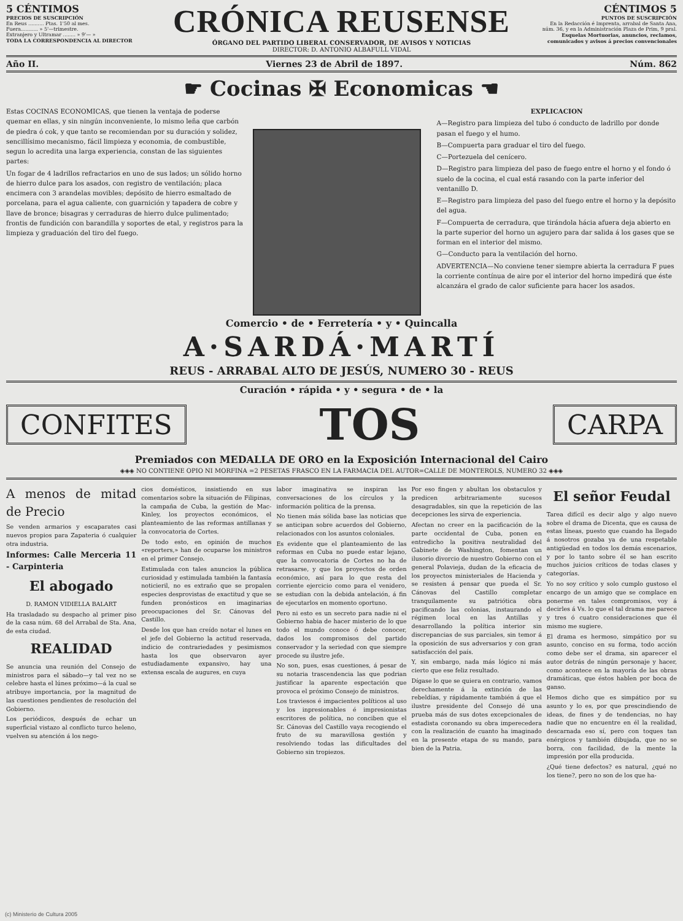5 CÉNTIMOS
PRECIOS DE SUSCRIPCIÓN
En Reus .......... Ptas. 1'50 al mes.
Fuera........... » 5'—trimestre.
Extranjero y Ultramar ........ » 9'— »
TODA LA CORRESPONDENCIA AL DIRECTOR
CRÓNICA REUSENSE
ÓRGANO DEL PARTIDO LIBERAL CONSERVADOR, DE AVISOS Y NOTICIAS
DIRECTOR: D. ANTONIO ALBAFULL VIDAL
CÉNTIMOS 5
PUNTOS DE SUSCRIPCIÓN
En la Redacción é Imprenta, arrabal de Santa Ana, núm. 36, y en la Administración Plaza de Prim, 9 pral.
Esquelas Mortuorias, anuncios, reclamos, comunicados y avisos á precios convencionales
Año II. Viernes 23 de Abril de 1897. Núm. 862
☛ Cocinas ✠ Economicas ☚
Estas COCINAS ECONOMICAS, que tienen la ventaja de poderse quemar en ellas, y sin ningún inconveniente, lo mismo leña que carbón de piedra ó cok, y que tanto se recomiendan por su duración y solidez, sencillísimo mecanismo, fácil limpieza y economia, de combustible, segun lo acredita una larga experiencia, constan de las siguientes partes:
Un fogar de 4 ladrillos refractarios en uno de sus lados; un sólido horno de hierro dulce para los asados, con registro de ventilación; placa encimera con 3 arandelas movibles; depósito de hierro esmaltado de porcelana, para el agua caliente, con guarnición y tapadera de cobre y llave de bronce; bisagras y cerraduras de hierro dulce pulimentado; frontis de fundición con barandilla y soportes de etal, y registros para la limpieza y graduación del tiro del fuego.
EXPLICACION
A—Registro para limpieza del tubo ó conducto de ladrillo por donde pasan el fuego y el humo.
B—Compuerta para graduar el tiro del fuego.
C—Portezuela del cenícero.
D—Registro para limpieza del paso de fuego entre el horno y el fondo ó suelo de la cocina, el cual está rasando con la parte inferior del ventanillo D.
E—Registro para limpieza del paso del fuego entre el horno y la depósito del agua.
F—Compuerta de cerradura, que tirándola hácia afuera deja abierto en la parte superior del horno un agujero para dar salida á los gases que se forman en el interior del mismo.
G—Conducto para la ventilación del horno.
ADVERTENCIA—No conviene tener siempre abierta la cerradura F pues la corriente contínua de aire por el interior del horno impedirá que éste alcanzára el grado de calor suficiente para hacer los asados.
Comercio • de • Ferretería • y • Quincalla
A·SARDÁ·MARTÍ
REUS - ARRABAL ALTO DE JESÚS, NUMERO 30 - REUS
Curación • rápida • y • segura • de • la
CONFITES TOS CARPA
Premiados con MEDALLA DE ORO en la Exposición Internacional del Cairo
◈◈◈ NO CONTIENE OPIO NI MORFINA =2 PESETAS FRASCO EN LA FARMACIA DEL AUTOR=CALLE DE MONTEROLS, NUMERO 32 ◈◈◈
A menos de mitad de Precio
Se venden armarios y escaparates casi nuevos propios para Zapateria ó cualquier otra industria.
Informes: Calle Merceria 11 - Carpinteria
El abogado
D. RAMON VIDIELLA BALART
Ha trasladado su despacho al primer piso de la casa núm. 68 del Arrabal de Sta. Ana, de esta ciudad.
REALIDAD
Se anuncia una reunión del Consejo de ministros para el sábado—y tal vez no se celebre hasta el lúnes próximo—á la cual se atribuye importancia, por la magnitud de las cuestiones pendientes de resolución del Gobierno.
Los periódicos, después de echar un superficial vistazo al conflicto turco heleno, vuelven su atención á los nego-
cios domésticos, insistiendo en sus comentarios sobre la situación de Filipinas, la campaña de Cuba, la gestión de Mac-Kinley, los proyectos económicos, el planteamiento de las reformas antillanas y la convocatoria de Cortes.
De todo esto, en opinión de muchos «reporters,» han de ocuparse los ministros en el primer Consejo.
Estimulada con tales anuncios la pública curiosidad y estimulada también la fantasía noticieril, no es extraño que se propalen especies desprovistas de exactitud y que se funden pronósticos en imaginarias preocupaciones del Sr. Cánovas del Castillo.
Desde los que han creído notar el lunes en el jefe del Gobierno la actitud reservada, indicio de contrariedades y pesimismos hasta los que observaron ayer estudiadamente expansivo, hay una extensa escala de augures, en cuya
labor imaginativa se inspiran las conversaciones de los círculos y la información politica de la prensa.
No tienen más sólida base las noticias que se anticipan sobre acuerdos del Gobierno, relacionados con los asuntos coloniales.
Es evidente que el planteamiento de las reformas en Cuba no puede estar lejano, que la convocatoria de Cortes no ha de retrasarse, y que los proyectos de orden económico, así para lo que resta del corriente ejercicio como para el venidero, se estudian con la debida antelación, á fin de ejecutarlos en momento oportuno.
Pero ni esto es un secreto para nadie ni el Gobierno habia de hacer misterio de lo que todo el mundo conoce ó debe conocer, dados los compromisos del partido conservador y la seriedad con que siempre procede su ilustre jefe.
No son, pues, esas cuestiones, á pesar de su notaria trascendencia las que podrian justificar la aparente espectación que provoca el próximo Consejo de ministros.
Los traviesos é impacientes políticos al uso y los inpresionables é impresionistas escritores de política, no conciben que el Sr. Cánovas del Castillo vaya recogiendo el fruto de su maravillosa gestión y resolviendo todas las dificultades del Gobierno sin tropiezos.
Por eso fingen y abultan los obstaculos y predicen arbitrariamente sucesos desagradables, sin que la repetición de las decepciones les sirva de experiencia.
Afectan no creer en la pacificación de la parte occidental de Cuba, ponen en entredicho la positiva neutralidad del Gabinete de Washington, fomentan un ilusorio divorcio de nuestro Gobierno con el general Polavieja, dudan de la eficacia de los proyectos ministeriales de Hacienda y se resisten á pensar que pueda el Sr. Cánovas del Castillo completar tranquilamente su patriótica obra pacificando las colonias, instaurando el régimen local en las Antillas y desarrollando la política interior sin discrepancias de sus parciales, sin temor á la oposición de sus adversarios y con gran satisfacción del país.
Y, sin embargo, nada más lógico ni más cierto que ese feliz resultado.
Dígase lo que se quiera en contrario, vamos derechamente á la extinción de las rebeldías, y rápidamente también á que el ilustre presidente del Consejo dé una prueba más de sus dotes excepcionales de estadista coronando su obra imperecedera con la realización de cuanto ha imaginado en la presente etapa de su mando, para bien de la Patria.
El señor Feudal
Tarea difícil es decir algo y algo nuevo sobre el drama de Dicenta, que es causa de estas líneas, puesto que cuando ha llegado á nosotros gozaba ya de una respetable antigüedad en todos los demás escenarios, y por lo tanto sobre él se han escrito muchos juicios críticos de todas clases y categorías.
Yo no soy crítico y solo cumplo gustoso el encargo de un amigo que se complace en ponerme en tales compromisos, voy á decirles á Vs. lo que el tal drama me parece y tres ó cuatro consideraciones que él mismo me sugiere.
El drama es hermoso, simpático por su asunto, conciso en su forma, todo acción como debe ser el drama, sin aparecer el autor detrás de ningún personaje y hacer, como acontece en la mayoría de las obras dramáticas, que éstos hablen por boca de ganso.
Hemos dicho que es simpático por su asunto y lo es, por que prescindiendo de ideas, de fines y de tendencias, no hay nadie que no encuentre en él la realidad, descarnada eso sí, pero con toques tan enérgicos y también dibujada, que no se borra, con facilidad, de la mente la impresión por ella producida.
¿Qué tiene defectos? es natural, ¿qué no los tiene?, pero no son de los que ha-
(c) Ministerio de Cultura 2005